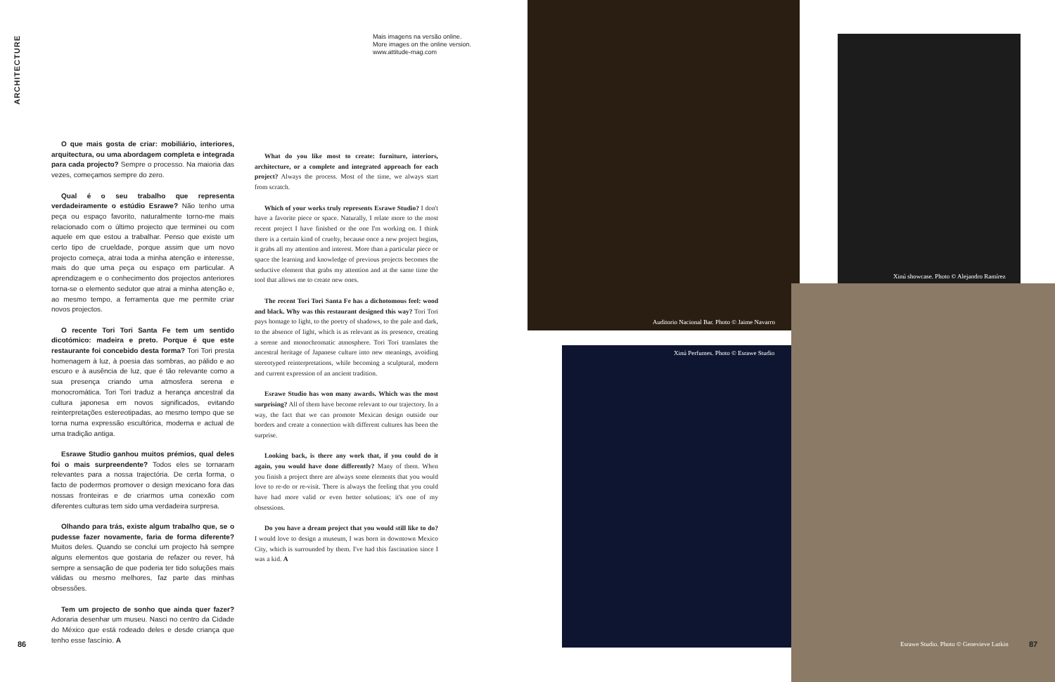ARCHITECTURE
Mais imagens na versão online.
More images on the online version.
www.attitude-mag.com
O que mais gosta de criar: mobiliário, interiores, arquitectura, ou uma abordagem completa e integrada para cada projecto? Sempre o processo. Na maioria das vezes, começamos sempre do zero.
Qual é o seu trabalho que representa verdadeiramente o estúdio Esrawe? Não tenho uma peça ou espaço favorito, naturalmente torno-me mais relacionado com o último projecto que terminei ou com aquele em que estou a trabalhar. Penso que existe um certo tipo de crueldade, porque assim que um novo projecto começa, atrai toda a minha atenção e interesse, mais do que uma peça ou espaço em particular. A aprendizagem e o conhecimento dos projectos anteriores torna-se o elemento sedutor que atrai a minha atenção e, ao mesmo tempo, a ferramenta que me permite criar novos projectos.
O recente Tori Tori Santa Fe tem um sentido dicotómico: madeira e preto. Porque é que este restaurante foi concebido desta forma? Tori Tori presta homenagem à luz, à poesia das sombras, ao pálido e ao escuro e à ausência de luz, que é tão relevante como a sua presença criando uma atmosfera serena e monocromática. Tori Tori traduz a herança ancestral da cultura japonesa em novos significados, evitando reinterpretações estereotipadas, ao mesmo tempo que se torna numa expressão escultórica, moderna e actual de uma tradição antiga.
Esrawe Studio ganhou muitos prémios, qual deles foi o mais surpreendente? Todos eles se tornaram relevantes para a nossa trajectória. De certa forma, o facto de podermos promover o design mexicano fora das nossas fronteiras e de criarmos uma conexão com diferentes culturas tem sido uma verdadeira surpresa.
Olhando para trás, existe algum trabalho que, se o pudesse fazer novamente, faria de forma diferente? Muitos deles. Quando se conclui um projecto há sempre alguns elementos que gostaria de refazer ou rever, há sempre a sensação de que poderia ter tido soluções mais válidas ou mesmo melhores, faz parte das minhas obsessões.
Tem um projecto de sonho que ainda quer fazer? Adoraria desenhar um museu. Nasci no centro da Cidade do México que está rodeado deles e desde criança que tenho esse fascínio. A
What do you like most to create: furniture, interiors, architecture, or a complete and integrated approach for each project? Always the process. Most of the time, we always start from scratch.
Which of your works truly represents Esrawe Studio? I don't have a favorite piece or space. Naturally, I relate more to the most recent project I have finished or the one I'm working on. I think there is a certain kind of cruelty, because once a new project begins, it grabs all my attention and interest. More than a particular piece or space the learning and knowledge of previous projects becomes the seductive element that grabs my attention and at the same time the tool that allows me to create new ones.
The recent Tori Tori Santa Fe has a dichotomous feel: wood and black. Why was this restaurant designed this way? Tori Tori pays homage to light, to the poetry of shadows, to the pale and dark, to the absence of light, which is as relevant as its presence, creating a serene and monochromatic atmosphere. Tori Tori translates the ancestral heritage of Japanese culture into new meanings, avoiding stereotyped reinterpretations, while becoming a sculptural, modern and current expression of an ancient tradition.
Esrawe Studio has won many awards. Which was the most surprising? All of them have become relevant to our trajectory. In a way, the fact that we can promote Mexican design outside our borders and create a connection with different cultures has been the surprise.
Looking back, is there any work that, if you could do it again, you would have done differently? Many of them. When you finish a project there are always some elements that you would love to re-do or re-visit. There is always the feeling that you could have had more valid or even better solutions; it's one of my obsessions.
Do you have a dream project that you would still like to do? I would love to design a museum, I was born in downtown Mexico City, which is surrounded by them. I've had this fascination since I was a kid. A
86
Auditorio Nacional Bar. Photo © Jaime Navarro
Xinú Perfumes. Photo © Esrawe Studio
Xinú showcase. Photo © Alejandro Ramírez
Esrawe Studio. Photo © Genevieve Lutkin
87